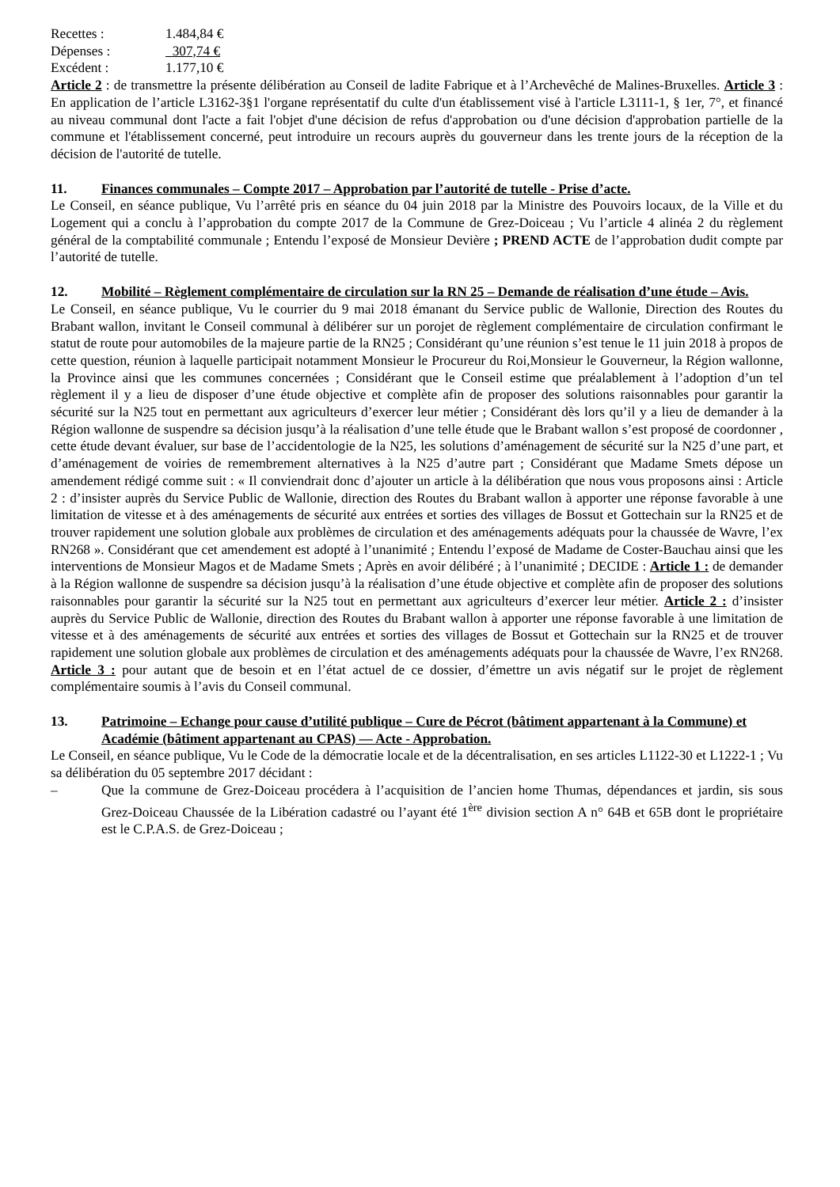Recettes : 1.484,84 €
Dépenses : 307,74 €
Excédent : 1.177,10 €
Article 2 : de transmettre la présente délibération au Conseil de ladite Fabrique et à l’Archevêché de Malines-Bruxelles. Article 3 : En application de l’article L3162-3§1 l'organe représentatif du culte d'un établissement visé à l'article L3111-1, § 1er, 7°, et financé au niveau communal dont l'acte a fait l'objet d'une décision de refus d'approbation ou d'une décision d'approbation partielle de la commune et l'établissement concerné, peut introduire un recours auprès du gouverneur dans les trente jours de la réception de la décision de l'autorité de tutelle.
11. Finances communales – Compte 2017 – Approbation par l’autorité de tutelle - Prise d’acte.
Le Conseil, en séance publique, Vu l’arrêté pris en séance du 04 juin 2018 par la Ministre des Pouvoirs locaux, de la Ville et du Logement qui a conclu à l’approbation du compte 2017 de la Commune de Grez-Doiceau ; Vu l’article 4 alinéa 2 du règlement général de la comptabilité communale ; Entendu l’exposé de Monsieur Devière ; PREND ACTE de l’approbation dudit compte par l’autorité de tutelle.
12. Mobilité – Règlement complémentaire de circulation sur la RN 25 – Demande de réalisation d’une étude – Avis.
Le Conseil, en séance publique, Vu le courrier du 9 mai 2018 émanant du Service public de Wallonie, Direction des Routes du Brabant wallon, invitant le Conseil communal à délibérer sur un porojet de règlement complémentaire de circulation confirmant le statut de route pour automobiles de la majeure partie de la RN25 ; Considérant qu’une réunion s’est tenue le 11 juin 2018 à propos de cette question, réunion à laquelle participait notamment Monsieur le Procureur du Roi,Monsieur le Gouverneur, la Région wallonne, la Province ainsi que les communes concernées ; Considérant que le Conseil estime que préalablement à l’adoption d’un tel règlement il y a lieu de disposer d’une étude objective et complète afin de proposer des solutions raisonnables pour garantir la sécurité sur la N25 tout en permettant aux agriculteurs d’exercer leur métier ; Considérant dès lors qu’il y a lieu de demander à la Région wallonne de suspendre sa décision jusqu’à la réalisation d’une telle étude que le Brabant wallon s’est proposé de coordonner , cette étude devant évaluer, sur base de l’accidentologie de la N25, les solutions d’aménagement de sécurité sur la N25 d’une part, et d’aménagement de voiries de remembrement alternatives à la N25 d’autre part ; Considérant que Madame Smets dépose un amendement rédigé comme suit : « Il conviendrait donc d’ajouter un article à la délibération que nous vous proposons ainsi : Article 2 : d’insister auprès du Service Public de Wallonie, direction des Routes du Brabant wallon à apporter une réponse favorable à une limitation de vitesse et à des aménagements de sécurité aux entrées et sorties des villages de Bossut et Gottechain sur la RN25 et de trouver rapidement une solution globale aux problèmes de circulation et des aménagements adéquats pour la chaussée de Wavre, l’ex RN268 ». Considérant que cet amendement est adopté à l’unanimité ; Entendu l’exposé de Madame de Coster-Bauchau ainsi que les interventions de Monsieur Magos et de Madame Smets ; Après en avoir délibéré ; à l’unanimité ; DECIDE : Article 1 : de demander à la Région wallonne de suspendre sa décision jusqu’à la réalisation d’une étude objective et complète afin de proposer des solutions raisonnables pour garantir la sécurité sur la N25 tout en permettant aux agriculteurs d’exercer leur métier. Article 2 : d’insister auprès du Service Public de Wallonie, direction des Routes du Brabant wallon à apporter une réponse favorable à une limitation de vitesse et à des aménagements de sécurité aux entrées et sorties des villages de Bossut et Gottechain sur la RN25 et de trouver rapidement une solution globale aux problèmes de circulation et des aménagements adéquats pour la chaussée de Wavre, l’ex RN268. Article 3 : pour autant que de besoin et en l’état actuel de ce dossier, d’émettre un avis négatif sur le projet de règlement complémentaire soumis à l’avis du Conseil communal.
13. Patrimoine – Echange pour cause d’utilité publique – Cure de Pécrot (bâtiment appartenant à la Commune) et Académie (bâtiment appartenant au CPAS) — Acte - Approbation.
Le Conseil, en séance publique, Vu le Code de la démocratie locale et de la décentralisation, en ses articles L1122-30 et L1222-1 ; Vu sa délibération du 05 septembre 2017 décidant :
– Que la commune de Grez-Doiceau procédera à l’acquisition de l’ancien home Thumas, dépendances et jardin, sis sous Grez-Doiceau Chaussée de la Libération cadastré ou l’ayant été 1<sup>ère</sup> division section A n° 64B et 65B dont le propriétaire est le C.P.A.S. de Grez-Doiceau ;